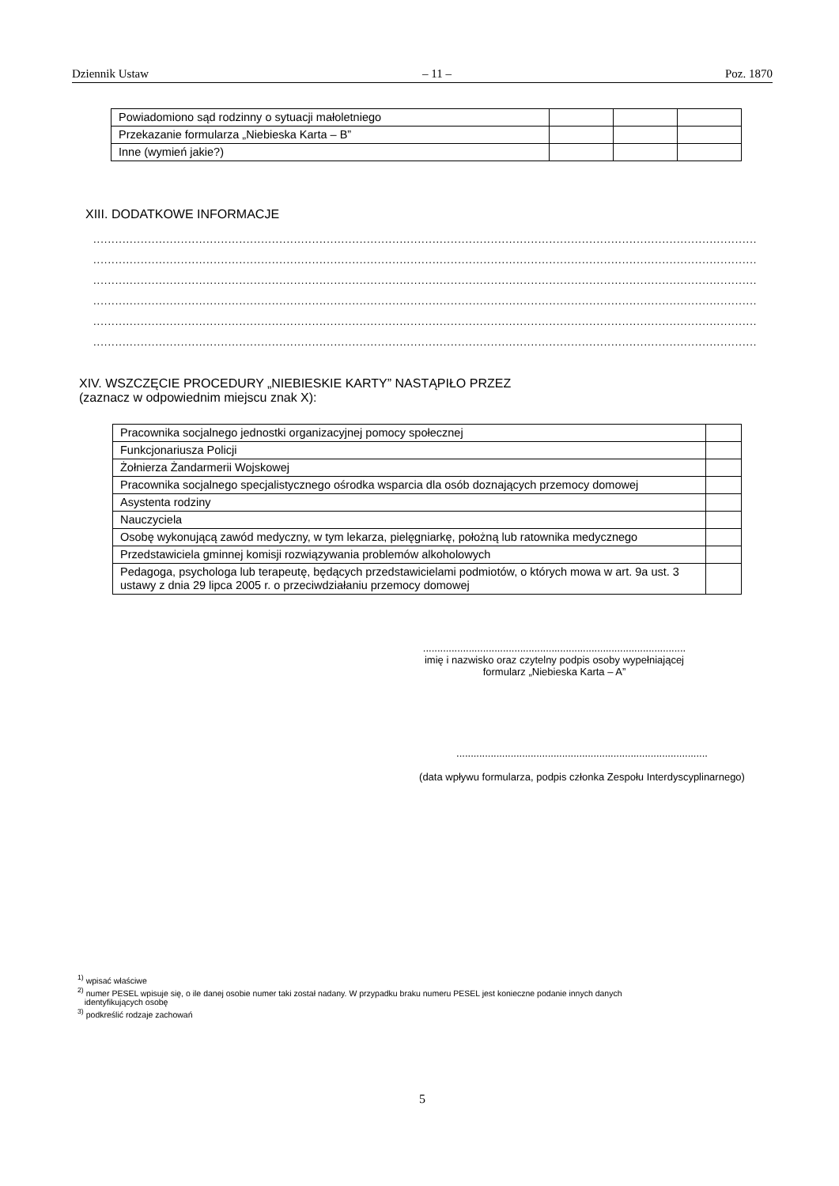Dziennik Ustaw – 11 – Poz. 1870
| Powiadomiono sąd rodzinny o sytuacji małoletniego | | | |
| Przekazanie formularza „Niebieska Karta – B” | | | |
| Inne (wymień jakie?) | | | |
XIII. DODATKOWE INFORMACJE
......................................................................................................................................................................................
......................................................................................................................................................................................
......................................................................................................................................................................................
......................................................................................................................................................................................
......................................................................................................................................................................................
......................................................................................................................................................................................
XIV. WSZCZĘCIE PROCEDURY „NIEBIESKIE KARTY” NASTĄPIŁO PRZEZ
(zaznacz w odpowiednim miejscu znak X):
| Pracownika socjalnego jednostki organizacyjnej pomocy społecznej | |
| Funkcjonariusza Policji | |
| Żołnierza Żandarmerii Wojskowej | |
| Pracownika socjalnego specjalistycznego ośrodka wsparcia dla osób doznających przemocy domowej | |
| Asystenta rodziny | |
| Nauczyciela | |
| Osobę wykonującą zawód medyczny, w tym lekarza, pielęgniarkę, położną lub ratownika medycznego | |
| Przedstawiciela gminnej komisji rozwiązywania problemów alkoholowych | |
| Pedagoga, psychologa lub terapeutę, będących przedstawicielami podmiotów, o których mowa w art. 9a ust. 3 ustawy z dnia 29 lipca 2005 r. o przeciwdziałaniu przemocy domowej | |
............................................................................................
imię i nazwisko oraz czytelny podpis osoby wypełniającej
formularz „Niebieska Karta – A”
........................................................................................
(data wpływu formularza, podpis członka Zespołu Interdyscyplinarnego)
<sup>1)</sup> wpisać właściwe
<sup>2)</sup> numer PESEL wpisuje się, o ile danej osobie numer taki został nadany. W przypadku braku numeru PESEL jest konieczne podanie innych danych
identyfikujących osobę
<sup>3)</sup> podkreślić rodzaje zachowań
5